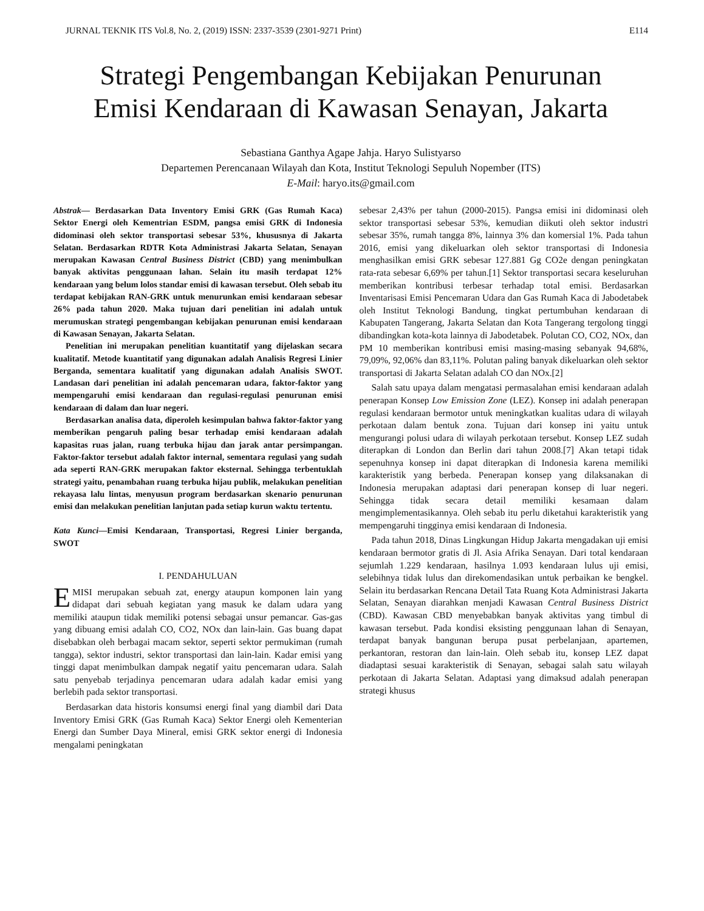JURNAL TEKNIK ITS Vol.8, No. 2, (2019) ISSN: 2337-3539 (2301-9271 Print) E114
Strategi Pengembangan Kebijakan Penurunan
Emisi Kendaraan di Kawasan Senayan, Jakarta
Sebastiana Ganthya Agape Jahja. Haryo Sulistyarso
Departemen Perencanaan Wilayah dan Kota, Institut Teknologi Sepuluh Nopember (ITS)
E-Mail: haryo.its@gmail.com
Abstrak— Berdasarkan Data Inventory Emisi GRK (Gas Rumah Kaca) Sektor Energi oleh Kementrian ESDM, pangsa emisi GRK di Indonesia didominasi oleh sektor transportasi sebesar 53%, khususnya di Jakarta Selatan. Berdasarkan RDTR Kota Administrasi Jakarta Selatan, Senayan merupakan Kawasan Central Business District (CBD) yang menimbulkan banyak aktivitas penggunaan lahan. Selain itu masih terdapat 12% kendaraan yang belum lolos standar emisi di kawasan tersebut. Oleh sebab itu terdapat kebijakan RAN-GRK untuk menurunkan emisi kendaraan sebesar 26% pada tahun 2020. Maka tujuan dari penelitian ini adalah untuk merumuskan strategi pengembangan kebijakan penurunan emisi kendaraan di Kawasan Senayan, Jakarta Selatan.
Penelitian ini merupakan penelitian kuantitatif yang dijelaskan secara kualitatif. Metode kuantitatif yang digunakan adalah Analisis Regresi Linier Berganda, sementara kualitatif yang digunakan adalah Analisis SWOT. Landasan dari penelitian ini adalah pencemaran udara, faktor-faktor yang mempengaruhi emisi kendaraan dan regulasi-regulasi penurunan emisi kendaraan di dalam dan luar negeri.
Berdasarkan analisa data, diperoleh kesimpulan bahwa faktor-faktor yang memberikan pengaruh paling besar terhadap emisi kendaraan adalah kapasitas ruas jalan, ruang terbuka hijau dan jarak antar persimpangan. Faktor-faktor tersebut adalah faktor internal, sementara regulasi yang sudah ada seperti RAN-GRK merupakan faktor eksternal. Sehingga terbentuklah strategi yaitu, penambahan ruang terbuka hijau publik, melakukan penelitian rekayasa lalu lintas, menyusun program berdasarkan skenario penurunan emisi dan melakukan penelitian lanjutan pada setiap kurun waktu tertentu.
Kata Kunci—Emisi Kendaraan, Transportasi, Regresi Linier berganda, SWOT
I. PENDAHULUAN
EMISI merupakan sebuah zat, energy ataupun komponen lain yang didapat dari sebuah kegiatan yang masuk ke dalam udara yang memiliki ataupun tidak memiliki potensi sebagai unsur pemancar. Gas-gas yang dibuang emisi adalah CO, CO2, NOx dan lain-lain. Gas buang dapat disebabkan oleh berbagai macam sektor, seperti sektor permukiman (rumah tangga), sektor industri, sektor transportasi dan lain-lain. Kadar emisi yang tinggi dapat menimbulkan dampak negatif yaitu pencemaran udara. Salah satu penyebab terjadinya pencemaran udara adalah kadar emisi yang berlebih pada sektor transportasi.
Berdasarkan data historis konsumsi energi final yang diambil dari Data Inventory Emisi GRK (Gas Rumah Kaca) Sektor Energi oleh Kementerian Energi dan Sumber Daya Mineral, emisi GRK sektor energi di Indonesia mengalami peningkatan
sebesar 2,43% per tahun (2000-2015). Pangsa emisi ini didominasi oleh sektor transportasi sebesar 53%, kemudian diikuti oleh sektor industri sebesar 35%, rumah tangga 8%, lainnya 3% dan komersial 1%. Pada tahun 2016, emisi yang dikeluarkan oleh sektor transportasi di Indonesia menghasilkan emisi GRK sebesar 127.881 Gg CO2e dengan peningkatan rata-rata sebesar 6,69% per tahun.[1] Sektor transportasi secara keseluruhan memberikan kontribusi terbesar terhadap total emisi. Berdasarkan Inventarisasi Emisi Pencemaran Udara dan Gas Rumah Kaca di Jabodetabek oleh Institut Teknologi Bandung, tingkat pertumbuhan kendaraan di Kabupaten Tangerang, Jakarta Selatan dan Kota Tangerang tergolong tinggi dibandingkan kota-kota lainnya di Jabodetabek. Polutan CO, CO2, NOx, dan PM 10 memberikan kontribusi emisi masing-masing sebanyak 94,68%, 79,09%, 92,06% dan 83,11%. Polutan paling banyak dikeluarkan oleh sektor transportasi di Jakarta Selatan adalah CO dan NOx.[2]
Salah satu upaya dalam mengatasi permasalahan emisi kendaraan adalah penerapan Konsep Low Emission Zone (LEZ). Konsep ini adalah penerapan regulasi kendaraan bermotor untuk meningkatkan kualitas udara di wilayah perkotaan dalam bentuk zona. Tujuan dari konsep ini yaitu untuk mengurangi polusi udara di wilayah perkotaan tersebut. Konsep LEZ sudah diterapkan di London dan Berlin dari tahun 2008.[7] Akan tetapi tidak sepenuhnya konsep ini dapat diterapkan di Indonesia karena memiliki karakteristik yang berbeda. Penerapan konsep yang dilaksanakan di Indonesia merupakan adaptasi dari penerapan konsep di luar negeri. Sehingga tidak secara detail memiliki kesamaan dalam mengimplementasikannya. Oleh sebab itu perlu diketahui karakteristik yang mempengaruhi tingginya emisi kendaraan di Indonesia.
Pada tahun 2018, Dinas Lingkungan Hidup Jakarta mengadakan uji emisi kendaraan bermotor gratis di Jl. Asia Afrika Senayan. Dari total kendaraan sejumlah 1.229 kendaraan, hasilnya 1.093 kendaraan lulus uji emisi, selebihnya tidak lulus dan direkomendasikan untuk perbaikan ke bengkel. Selain itu berdasarkan Rencana Detail Tata Ruang Kota Administrasi Jakarta Selatan, Senayan diarahkan menjadi Kawasan Central Business District (CBD). Kawasan CBD menyebabkan banyak aktivitas yang timbul di kawasan tersebut. Pada kondisi eksisting penggunaan lahan di Senayan, terdapat banyak bangunan berupa pusat perbelanjaan, apartemen, perkantoran, restoran dan lain-lain. Oleh sebab itu, konsep LEZ dapat diadaptasi sesuai karakteristik di Senayan, sebagai salah satu wilayah perkotaan di Jakarta Selatan. Adaptasi yang dimaksud adalah penerapan strategi khusus